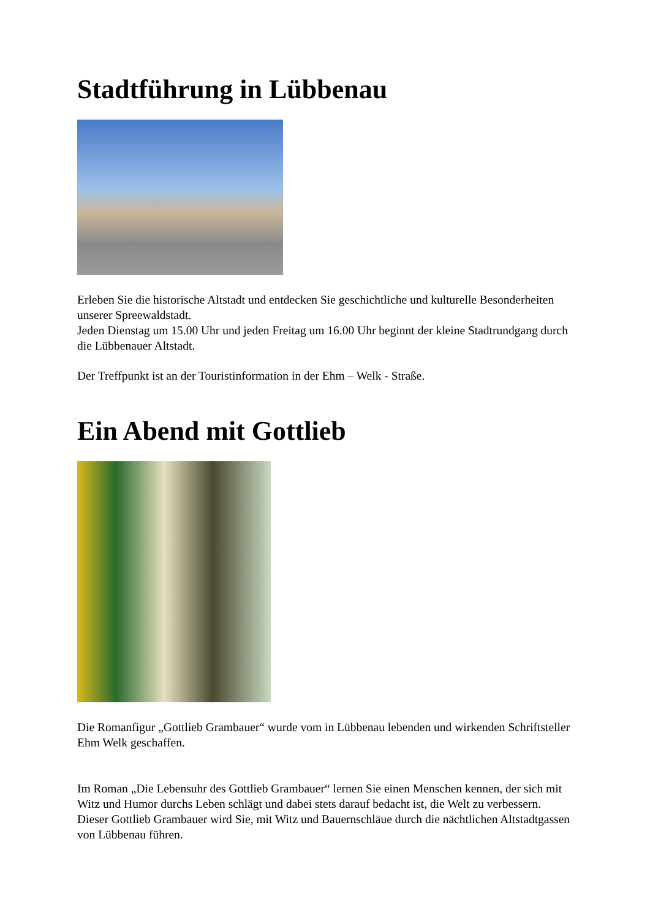Stadtführung in Lübbenau
Erleben Sie die historische Altstadt und entdecken Sie geschichtliche und kulturelle Besonderheiten unserer Spreewaldstadt.
Jeden Dienstag um 15.00 Uhr und jeden Freitag um 16.00 Uhr beginnt der kleine Stadtrundgang durch die Lübbenauer Altstadt.
Der Treffpunkt ist an der Touristinformation in der Ehm – Welk - Straße.
Ein Abend mit Gottlieb
Die Romanfigur „Gottlieb Grambauer“ wurde vom in Lübbenau lebenden und wirkenden Schriftsteller Ehm Welk geschaffen.
Im Roman „Die Lebensuhr des Gottlieb Grambauer“ lernen Sie einen Menschen kennen, der sich mit Witz und Humor durchs Leben schlägt und dabei stets darauf bedacht ist, die Welt zu verbessern.
Dieser Gottlieb Grambauer wird Sie, mit Witz und Bauernschläue durch die nächtlichen Altstadtgassen von Lübbenau führen.